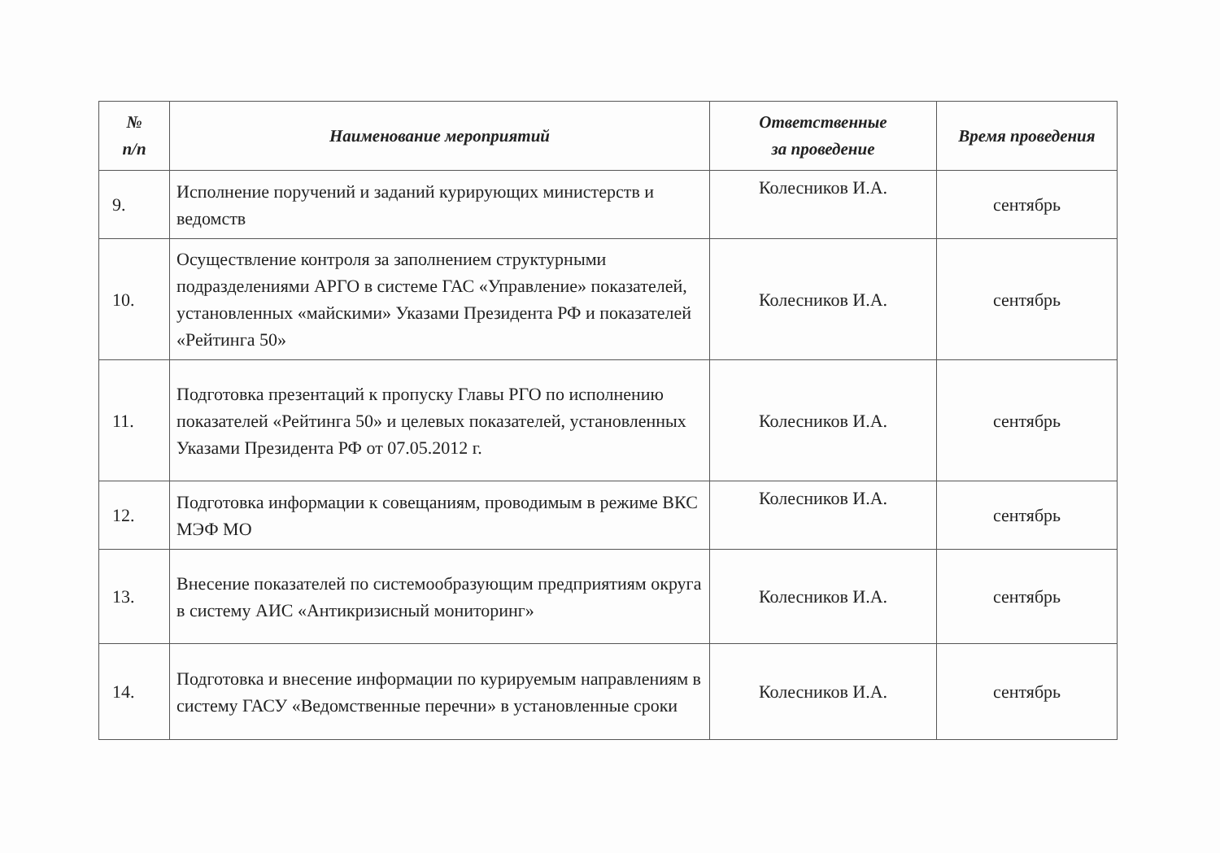| № п/п | Наименование мероприятий | Ответственные за проведение | Время проведения |
| --- | --- | --- | --- |
| 9. | Исполнение поручений и заданий курирующих министерств и ведомств | Колесников И.А. | сентябрь |
| 10. | Осуществление контроля за заполнением структурными подразделениями АРГО в системе ГАС «Управление» показателей, установленных «майскими» Указами Президента РФ и показателей «Рейтинга 50» | Колесников И.А. | сентябрь |
| 11. | Подготовка презентаций к пропуску Главы РГО по исполнению показателей «Рейтинга 50» и целевых показателей, установленных Указами Президента РФ от 07.05.2012 г. | Колесников И.А. | сентябрь |
| 12. | Подготовка информации к совещаниям, проводимым в режиме ВКС МЭФ МО | Колесников И.А. | сентябрь |
| 13. | Внесение показателей по системообразующим предприятиям округа в систему АИС «Антикризисный мониторинг» | Колесников И.А. | сентябрь |
| 14. | Подготовка и внесение информации по курируемым направлениям в систему ГАСУ «Ведомственные перечни» в установленные сроки | Колесников И.А. | сентябрь |